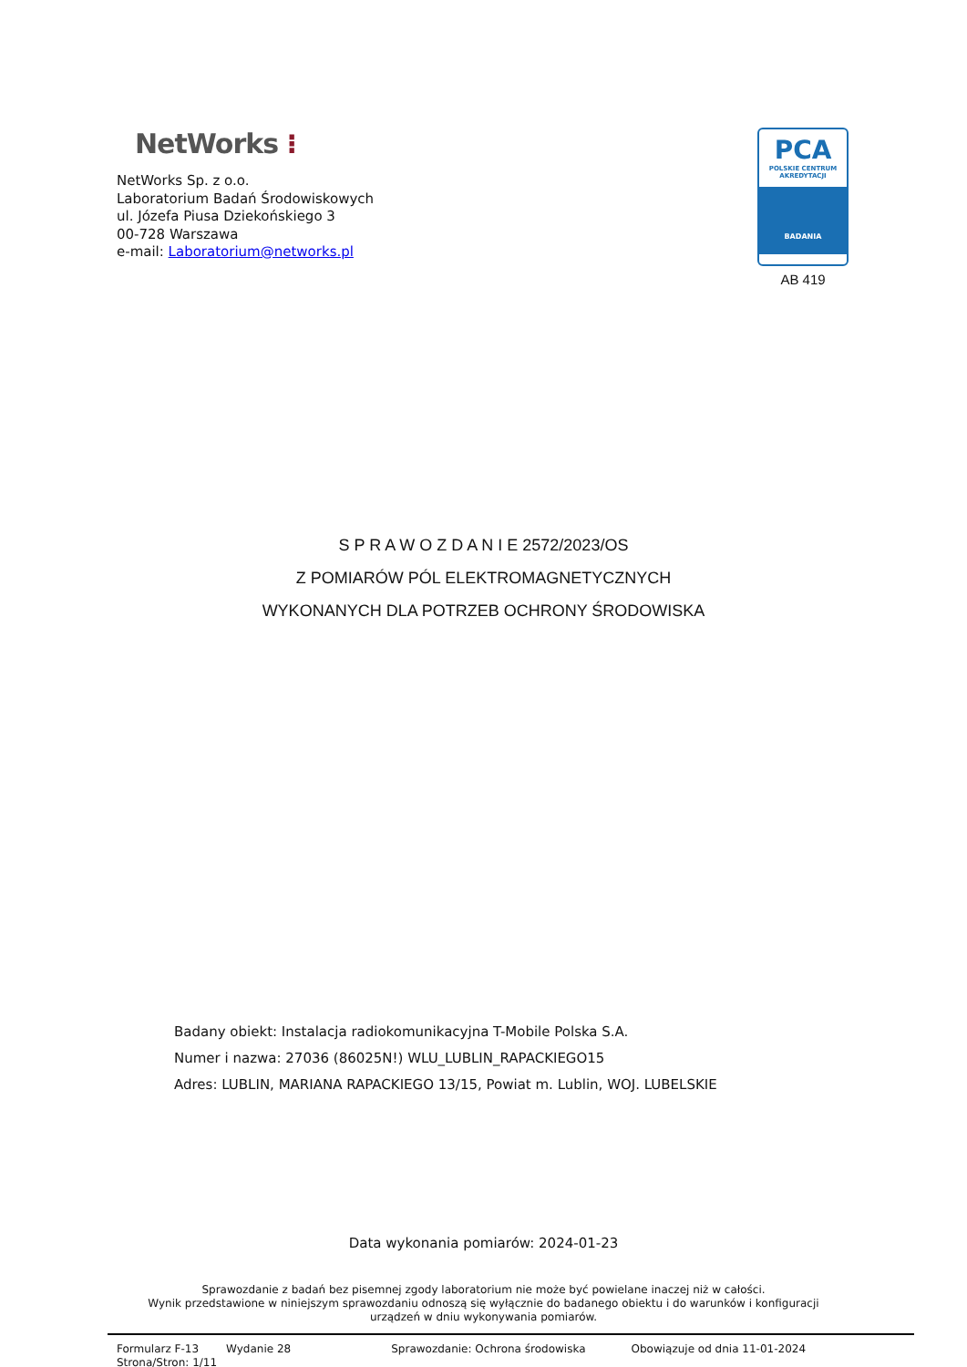NetWorks ⁝
NetWorks Sp. z o.o.
Laboratorium Badań Środowiskowych
ul. Józefa Piusa Dziekońskiego 3
00-728 Warszawa
e-mail: Laboratorium@networks.pl
PCA
POLSKIE CENTRUM
AKREDYTACJI
BADANIA
AB 419
S P R A W O Z D A N I E 2572/2023/OS
Z POMIARÓW PÓL ELEKTROMAGNETYCZNYCH
WYKONANYCH DLA POTRZEB OCHRONY ŚRODOWISKA
Badany obiekt: Instalacja radiokomunikacyjna T-Mobile Polska S.A.
Numer i nazwa: 27036 (86025N!) WLU_LUBLIN_RAPACKIEGO15
Adres: LUBLIN, MARIANA RAPACKIEGO 13/15, Powiat m. Lublin, WOJ. LUBELSKIE
Data wykonania pomiarów: 2024-01-23
Sprawozdanie z badań bez pisemnej zgody laboratorium nie może być powielane inaczej niż w całości.
Wynik przedstawione w niniejszym sprawozdaniu odnoszą się wyłącznie do badanego obiektu i do warunków i konfiguracji
urządzeń w dniu wykonywania pomiarów.
Formularz F-13 Wydanie 28 Sprawozdanie: Ochrona środowiska Obowiązuje od dnia 11-01-2024
Strona/Stron: 1/11